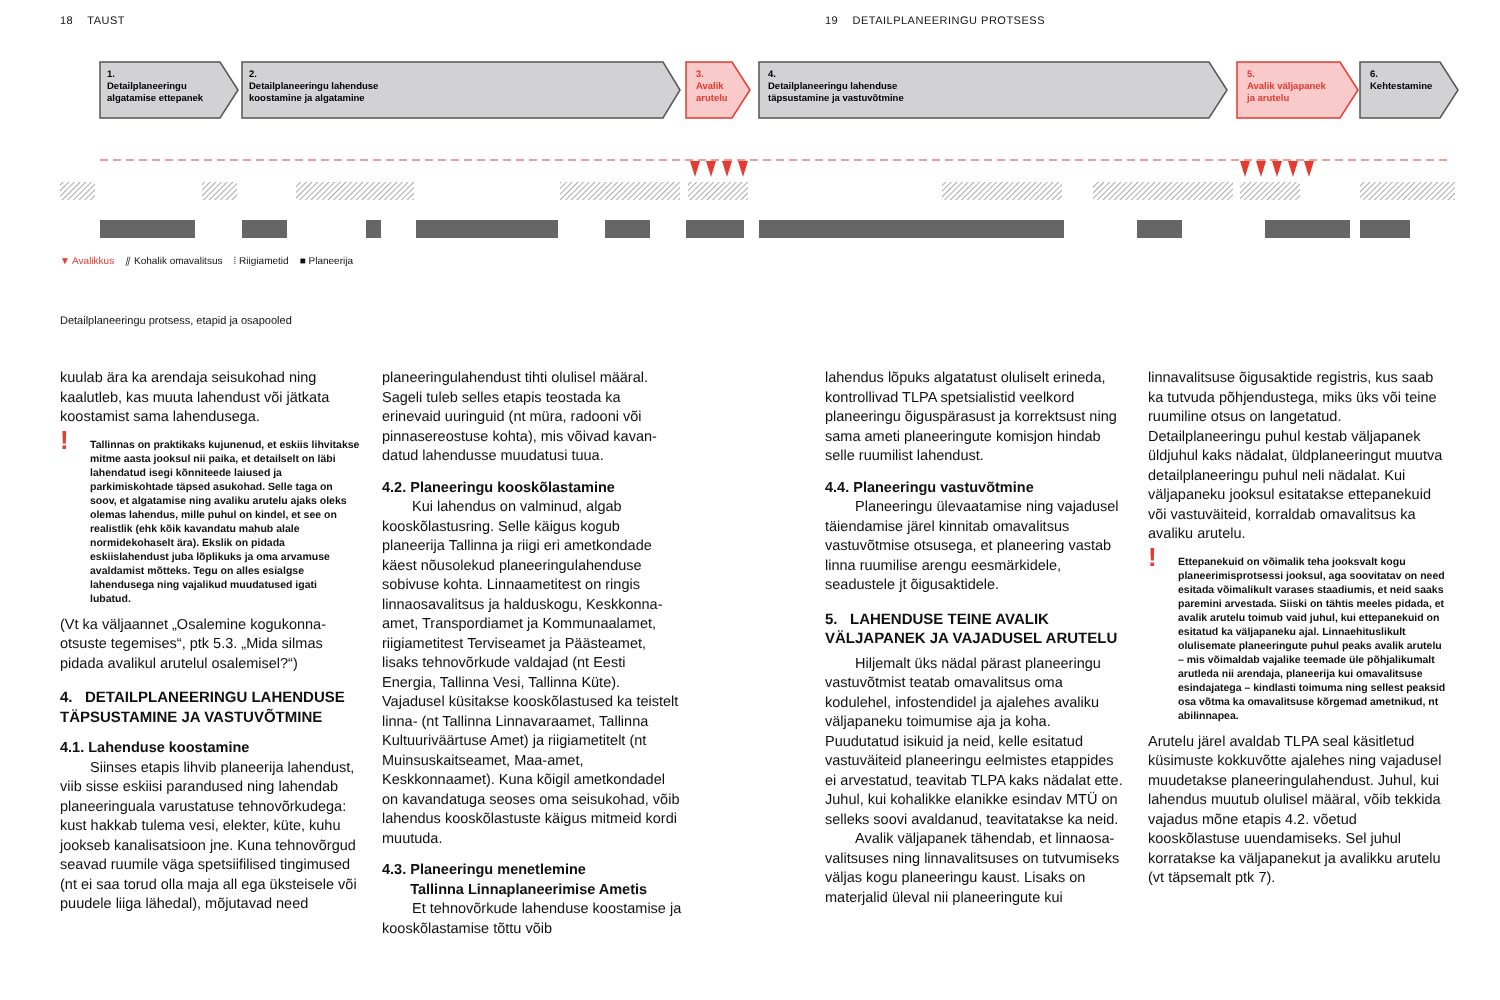18 TAUST
19 DETAILPLANEERINGU PROTSESS
1.
Detailplaneeringu
algatamise ettepanek
2.
Detailplaneeringu lahenduse
koostamine ja algatamine
3.
Avalik
arutelu
4.
Detailplaneeringu lahenduse
täpsustamine ja vastuvõtmine
5.
Avalik väljapanek
ja arutelu
6.
Kehtestamine
▼ Avalikkus ⫽ Kohalik omavalitsus ⁞ Riigiametid ■ Planeerija
Detailplaneeringu protsess, etapid ja osapooled
kuulab ära ka arendaja seisukohad ning kaalutleb, kas muuta lahendust või jätkata koostamist sama lahendusega.
! Tallinnas on praktikaks kujunenud, et eskiis lihvitakse mitme aasta jooksul nii paika, et detailselt on läbi lahendatud isegi kõnniteede laiused ja parkimiskohtade täpsed asukohad. Selle taga on soov, et algatamise ning avaliku arutelu ajaks oleks olemas lahendus, mille puhul on kindel, et see on realistlik (ehk kõik kavandatu mahub alale normidekohaselt ära). Ekslik on pidada eskiislahendust juba lõplikuks ja oma arvamuse avaldamist mõtteks. Tegu on alles esialgse lahendusega ning vajalikud muudatused igati lubatud.
(Vt ka väljaannet „Osalemine kogukonna­otsuste tegemises“, ptk 5.3. „Mida silmas pidada avalikul arutelul osalemisel?“)
4. DETAILPLANEERINGU LAHENDUSE TÄPSUSTAMINE JA VASTUVÕTMINE
4.1. Lahenduse koostamine
Siinses etapis lihvib planeerija lahendust, viib sisse eskiisi parandused ning lahendab planeeringuala varustatuse tehnovõrkudega: kust hakkab tulema vesi, elekter, küte, kuhu jookseb kanalisatsioon jne. Kuna tehnovõrgud seavad ruumile väga spetsiifilised tingimused (nt ei saa torud olla maja all ega üksteisele või puudele liiga lähedal), mõjutavad need
planeeringulahendust tihti olulisel määral. Sageli tuleb selles etapis teostada ka erinevaid uuringuid (nt müra, radooni või pinnasereostuse kohta), mis võivad kavan­datud lahendusse muudatusi tuua.
4.2. Planeeringu kooskõlastamine
Kui lahendus on valminud, algab kooskõlastusring. Selle käigus kogub planeerija Tallinna ja riigi eri ametkondade käest nõusolekud planeeringulahenduse sobivuse kohta. Linnaametitest on ringis linnaosavalitsus ja halduskogu, Keskkonna­amet, Transpordiamet ja Kommunaalamet, riigiametitest Terviseamet ja Päästeamet, lisaks tehnovõrkude valdajad (nt Eesti Energia, Tallinna Vesi, Tallinna Küte). Vajadusel küsitakse kooskõlastused ka teistelt linna- (nt Tallinna Linnavaraamet, Tallinna Kultuuriväärtuse Amet) ja riigi­ametitelt (nt Muinsuskaitseamet, Maa-amet, Keskkonnaamet). Kuna kõigil ametkondadel on kavandatuga seoses oma seisukohad, võib lahendus kooskõlastuste käigus mitmeid kordi muutuda.
4.3. Planeeringu menetlemine
Tallinna Linnaplaneerimise Ametis
Et tehnovõrkude lahenduse koos­tamise ja kooskõlastamise tõttu võib
lahendus lõpuks algatatust oluliselt erineda, kontrollivad TLPA spetsialistid veelkord planeeringu õiguspärasust ja korrektsust ning sama ameti planeeringute komisjon hindab selle ruumilist lahendust.
4.4. Planeeringu vastuvõtmine
Planeeringu ülevaatamise ning vajadu­sel täiendamise järel kinnitab omavalitsus vastuvõtmise otsusega, et planeering vastab linna ruumilise arengu eesmärki­dele, seadustele jt õigusaktidele.
5. LAHENDUSE TEINE AVALIK VÄLJAPANEK JA VAJADUSEL ARUTELU
Hiljemalt üks nädal pärast planee­ringu vastuvõtmist teatab omavalitsus oma kodulehel, infostendidel ja ajalehes avaliku väljapaneku toimumise aja ja koha. Puudutatud isikuid ja neid, kelle esitatud vastuväiteid planeeringu eelmistes etap­pides ei arvestatud, teavitab TLPA kaks nädalat ette. Juhul, kui kohalikke elanikke esindav MTÜ on selleks soovi avaldanud, teavitatakse ka neid.
Avalik väljapanek tähendab, et linnaosa­valitsuses ning linnavalitsuses on tutvumi­seks väljas kogu planeeringu kaust. Lisaks on materjalid üleval nii planeeringute kui
linnavalitsuse õigusaktide registris, kus saab ka tutvuda põhjendustega, miks üks või teine ruumiline otsus on langetatud. Detailplaneeringu puhul kestab väljapanek üldjuhul kaks nädalat, üldplaneeringut muutva detailplaneeringu puhul neli nädalat. Kui väljapaneku jooksul esitatakse ettepanekuid või vastuväiteid, korraldab omavalitsus ka avaliku arutelu.
! Ettepanekuid on võimalik teha jooksvalt kogu planeerimisprotsessi jooksul, aga soovitatav on need esitada võimalikult varases staadiumis, et neid saaks paremini arvestada. Siiski on tähtis meeles pidada, et avalik arutelu toimub vaid juhul, kui ettepanekuid on esitatud ka väljapaneku ajal. Linnaehituslikult olulisemate planeeringute puhul peaks avalik arutelu – mis võimaldab vajalike teemade üle põhjalikumalt arutleda nii arendaja, planeerija kui omavalitsuse esindajatega – kindlasti toimuma ning sellest peaksid osa võtma ka omavalitsuse kõrgemad ametnikud, nt abilinnapea.
Arutelu järel avaldab TLPA seal käsitletud küsimuste kokkuvõtte ajalehes ning vaja­dusel muudetakse planeeringulahendust. Juhul, kui lahendus muutub olulisel määral, võib tekkida vajadus mõne etapis 4.2. võetud kooskõlastuse uuendamiseks. Sel juhul korratakse ka väljapanekut ja avalikku arutelu (vt täpsemalt ptk 7).